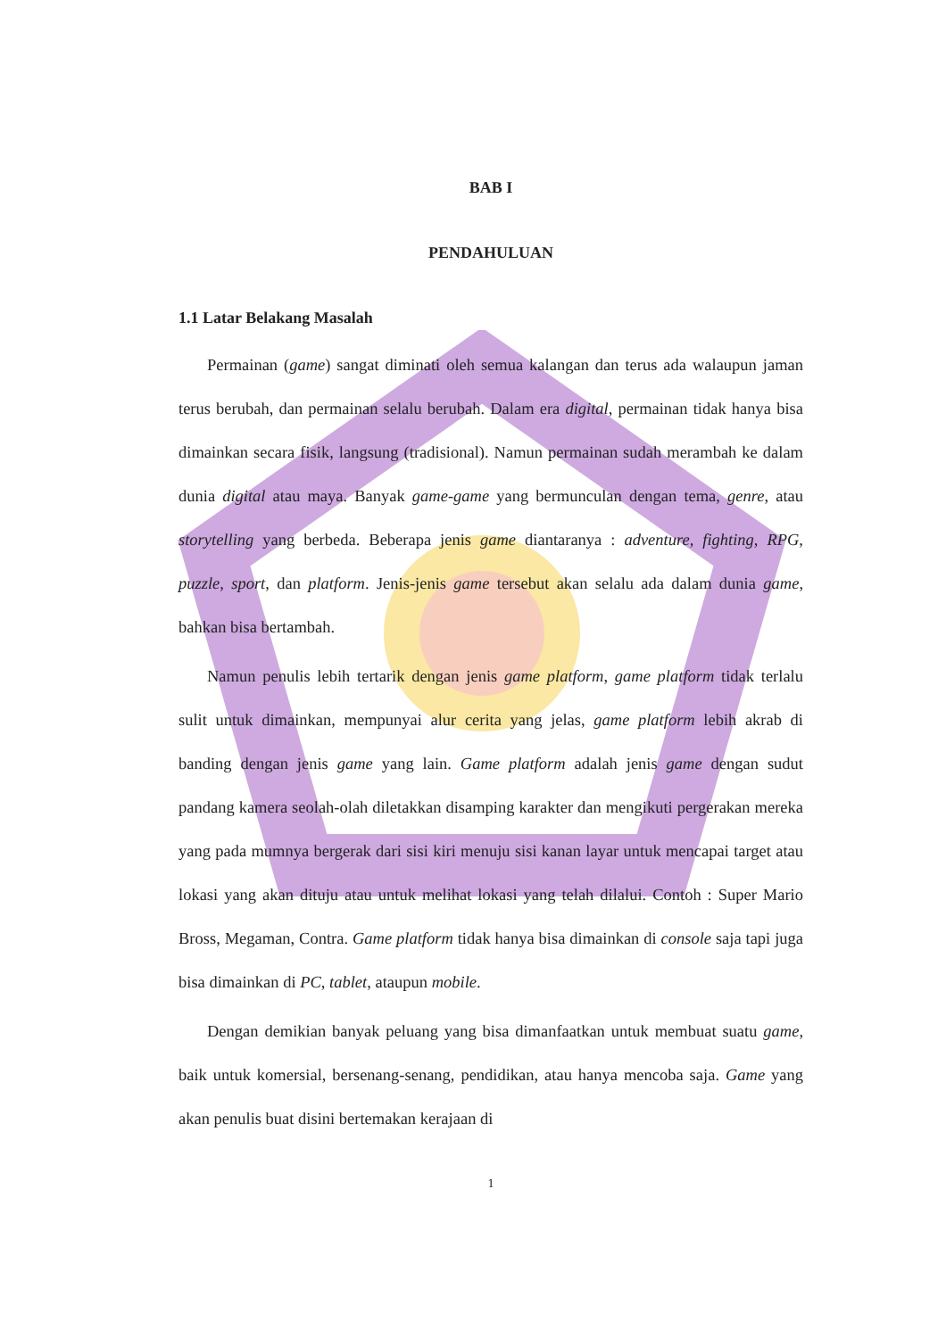BAB I
PENDAHULUAN
1.1 Latar Belakang Masalah
Permainan (game) sangat diminati oleh semua kalangan dan terus ada walaupun jaman terus berubah, dan permainan selalu berubah. Dalam era digital, permainan tidak hanya bisa dimainkan secara fisik, langsung (tradisional). Namun permainan sudah merambah ke dalam dunia digital atau maya. Banyak game-game yang bermunculan dengan tema, genre, atau storytelling yang berbeda. Beberapa jenis game diantaranya : adventure, fighting, RPG, puzzle, sport, dan platform. Jenis-jenis game tersebut akan selalu ada dalam dunia game, bahkan bisa bertambah.
Namun penulis lebih tertarik dengan jenis game platform, game platform tidak terlalu sulit untuk dimainkan, mempunyai alur cerita yang jelas, game platform lebih akrab di banding dengan jenis game yang lain. Game platform adalah jenis game dengan sudut pandang kamera seolah-olah diletakkan disamping karakter dan mengikuti pergerakan mereka yang pada mumnya bergerak dari sisi kiri menuju sisi kanan layar untuk mencapai target atau lokasi yang akan dituju atau untuk melihat lokasi yang telah dilalui. Contoh : Super Mario Bross, Megaman, Contra. Game platform tidak hanya bisa dimainkan di console saja tapi juga bisa dimainkan di PC, tablet, ataupun mobile.
Dengan demikian banyak peluang yang bisa dimanfaatkan untuk membuat suatu game, baik untuk komersial, bersenang-senang, pendidikan, atau hanya mencoba saja. Game yang akan penulis buat disini bertemakan kerajaan di
1